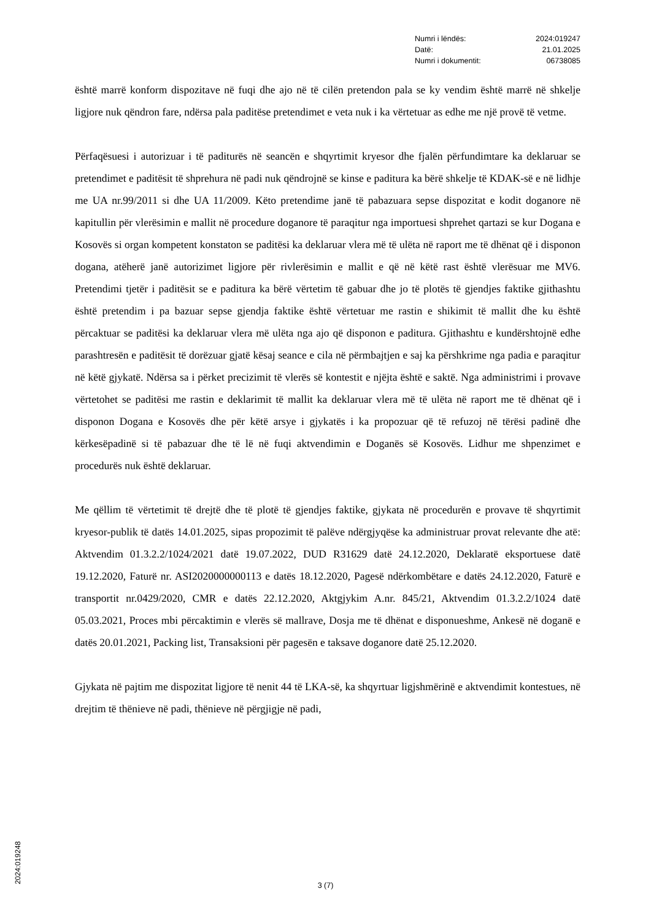| Numri i lëndës: | 2024:019247 |
| Datë: | 21.01.2025 |
| Numri i dokumentit: | 06738085 |
është marrë konform dispozitave në fuqi dhe ajo në të cilën pretendon pala se ky vendim është marrë në shkelje ligjore nuk qëndron fare, ndërsa pala paditëse pretendimet e veta nuk i ka vërtetuar as edhe me një provë të vetme.
Përfaqësuesi i autorizuar i të paditurës në seancën e shqyrtimit kryesor dhe fjalën përfundimtare ka deklaruar se pretendimet e paditësit të shprehura në padi nuk qëndrojnë se kinse e paditura ka bërë shkelje të KDAK-së e në lidhje me UA nr.99/2011 si dhe UA 11/2009. Këto pretendime janë të pabazuara sepse dispozitat e kodit doganore në kapitullin për vlerësimin e mallit në procedure doganore të paraqitur nga importuesi shprehet qartazi se kur Dogana e Kosovës si organ kompetent konstaton se paditësi ka deklaruar vlera më të ulëta në raport me të dhënat që i disponon dogana, atëherë janë autorizimet ligjore për rivlerësimin e mallit e që në këtë rast është vlerësuar me MV6. Pretendimi tjetër i paditësit se e paditura ka bërë vërtetim të gabuar dhe jo të plotës të gjendjes faktike gjithashtu është pretendim i pa bazuar sepse gjendja faktike është vërtetuar me rastin e shikimit të mallit dhe ku është përcaktuar se paditësi ka deklaruar vlera më ulëta nga ajo që disponon e paditura. Gjithashtu e kundërshtojnë edhe parashtresën e paditësit të dorëzuar gjatë kësaj seance e cila në përmbajtjen e saj ka përshkrime nga padia e paraqitur në këtë gjykatë. Ndërsa sa i përket precizimit të vlerës së kontestit e njëjta është e saktë. Nga administrimi i provave vërtetohet se paditësi me rastin e deklarimit të mallit ka deklaruar vlera më të ulëta në raport me të dhënat që i disponon Dogana e Kosovës dhe për këtë arsye i gjykatës i ka propozuar që të refuzoj në tërësi padinë dhe kërkesëpadinë si të pabazuar dhe të lë në fuqi aktvendimin e Doganës së Kosovës. Lidhur me shpenzimet e procedurës nuk është deklaruar.
Me qëllim të vërtetimit të drejtë dhe të plotë të gjendjes faktike, gjykata në procedurën e provave të shqyrtimit kryesor-publik të datës 14.01.2025, sipas propozimit të palëve ndërgjyqëse ka administruar provat relevante dhe atë: Aktvendim 01.3.2.2/1024/2021 datë 19.07.2022, DUD R31629 datë 24.12.2020, Deklaratë eksportuese datë 19.12.2020, Faturë nr. ASI2020000000113 e datës 18.12.2020, Pagesë ndërkombëtare e datës 24.12.2020, Faturë e transportit nr.0429/2020, CMR e datës 22.12.2020, Aktgjykim A.nr. 845/21, Aktvendim 01.3.2.2/1024 datë 05.03.2021, Proces mbi përcaktimin e vlerës së mallrave, Dosja me të dhënat e disponueshme, Ankesë në doganë e datës 20.01.2021, Packing list, Transaksioni për pagesën e taksave doganore datë 25.12.2020.
Gjykata në pajtim me dispozitat ligjore të nenit 44 të LKA-së, ka shqyrtuar ligjshmërinë e aktvendimit kontestues, në drejtim të thënieve në padi, thënieve në përgjigje në padi,
3 (7)
2024:019248